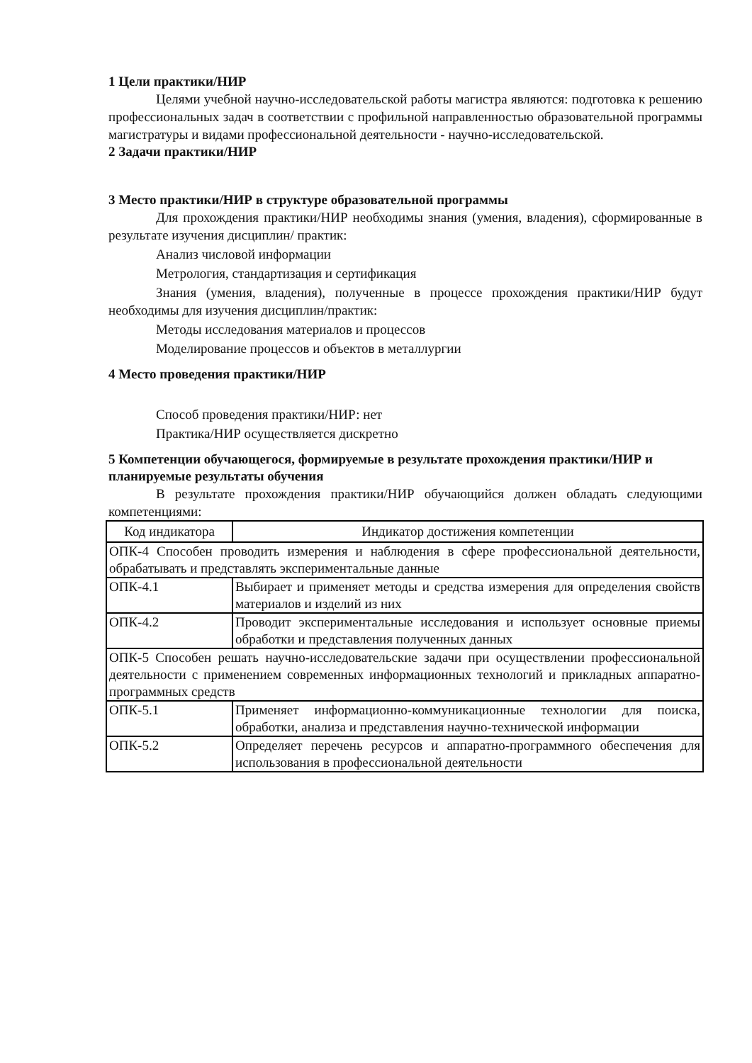1 Цели практики/НИР
Целями учебной научно-исследовательской работы магистра являются: подготовка к решению профессиональных задач в соответствии с профильной направленностью образовательной программы магистратуры и видами профессиональной деятельности - научно-исследовательской.
2 Задачи практики/НИР
3 Место практики/НИР в структуре образовательной программы
Для прохождения практики/НИР необходимы знания (умения, владения), сформированные в результате изучения дисциплин/ практик:
Анализ числовой информации
Метрология, стандартизация и сертификация
Знания (умения, владения), полученные в процессе прохождения практики/НИР будут необходимы для изучения дисциплин/практик:
Методы исследования материалов и процессов
Моделирование процессов и объектов в металлургии
4 Место проведения практики/НИР
Способ проведения практики/НИР: нет
Практика/НИР осуществляется дискретно
5 Компетенции обучающегося, формируемые в результате прохождения практики/НИР и планируемые результаты обучения
В результате прохождения практики/НИР обучающийся должен обладать следующими компетенциями:
| Код индикатора | Индикатор достижения компетенции |
| ОПК-4 Способен проводить измерения и наблюдения в сфере профессиональной деятельности, обрабатывать и представлять экспериментальные данные | |
| ОПК-4.1 | Выбирает и применяет методы и средства измерения для определения свойств материалов и изделий из них |
| ОПК-4.2 | Проводит экспериментальные исследования и использует основные приемы обработки и представления полученных данных |
| ОПК-5 Способен решать научно-исследовательские задачи при осуществлении профессиональной деятельности с применением современных информационных технологий и прикладных аппаратно-программных средств | |
| ОПК-5.1 | Применяет информационно-коммуникационные технологии для поиска, обработки, анализа и представления научно-технической информации |
| ОПК-5.2 | Определяет перечень ресурсов и аппаратно-программного обеспечения для использования в профессиональной деятельности |